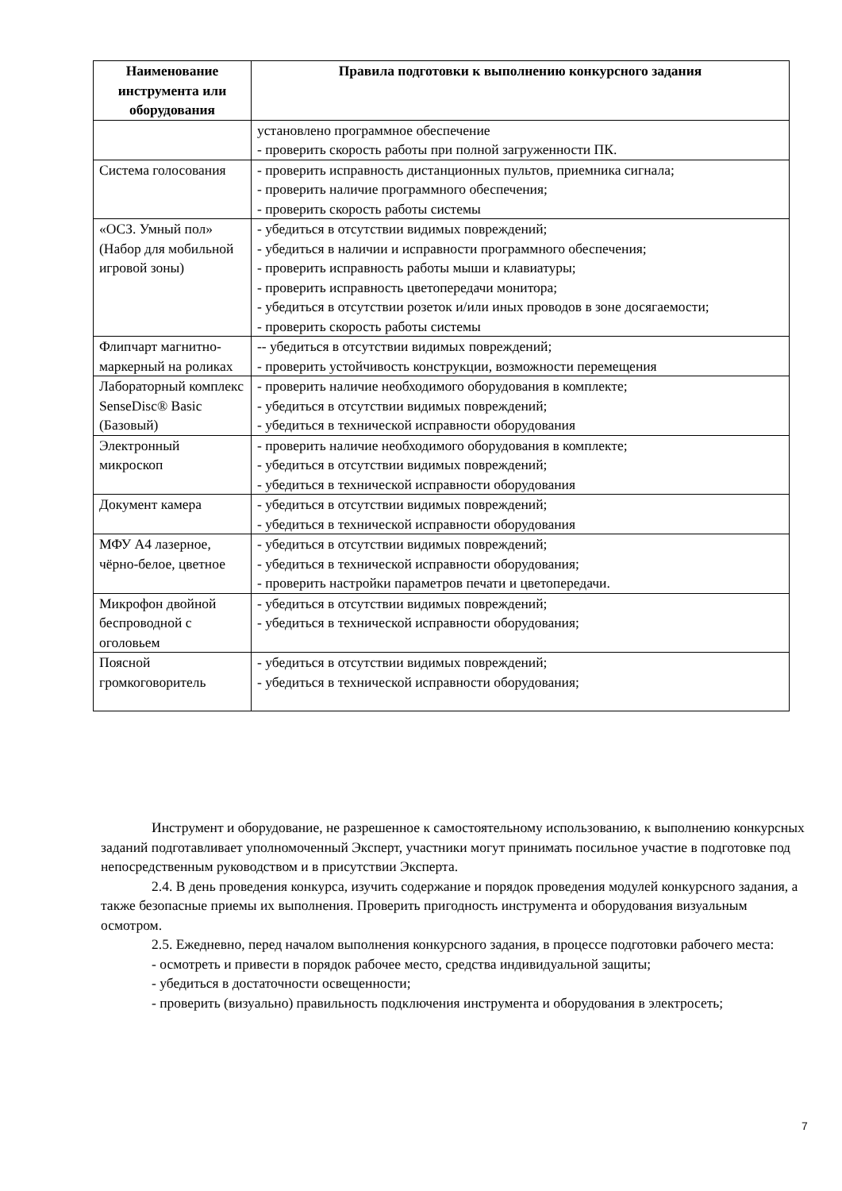| Наименование инструмента или оборудования | Правила подготовки к выполнению конкурсного задания |
| --- | --- |
| | установлено программное обеспечение - проверить скорость работы при полной загруженности ПК. |
| Система голосования | - проверить исправность дистанционных пультов, приемника сигнала; - проверить наличие программного обеспечения; - проверить скорость работы системы |
| «ОСЗ. Умный пол» (Набор для мобильной игровой зоны) | - убедиться в отсутствии видимых повреждений; - убедиться в наличии и исправности программного обеспечения; - проверить исправность работы мыши и клавиатуры; - проверить исправность цветопередачи монитора; - убедиться в отсутствии розеток и/или иных проводов в зоне досягаемости; - проверить скорость работы системы |
| Флипчарт магнитно-маркерный на роликах | -- убедиться в отсутствии видимых повреждений; - проверить устойчивость конструкции, возможности перемещения |
| Лабораторный комплекс SenseDisc® Basic (Базовый) | - проверить наличие необходимого оборудования в комплекте; - убедиться в отсутствии видимых повреждений; - убедиться в технической исправности оборудования |
| Электронный микроскоп | - проверить наличие необходимого оборудования в комплекте; - убедиться в отсутствии видимых повреждений; - убедиться в технической исправности оборудования |
| Документ камера | - убедиться в отсутствии видимых повреждений; - убедиться в технической исправности оборудования |
| МФУ А4 лазерное, чёрно-белое, цветное | - убедиться в отсутствии видимых повреждений; - убедиться в технической исправности оборудования; - проверить настройки параметров печати и цветопередачи. |
| Микрофон двойной беспроводной с оголовьем | - убедиться в отсутствии видимых повреждений; - убедиться в технической исправности оборудования; |
| Поясной громкоговоритель | - убедиться в отсутствии видимых повреждений; - убедиться в технической исправности оборудования; |
Инструмент и оборудование, не разрешенное к самостоятельному использованию, к выполнению конкурсных заданий подготавливает уполномоченный Эксперт, участники могут принимать посильное участие в подготовке под непосредственным руководством и в присутствии Эксперта.
2.4. В день проведения конкурса, изучить содержание и порядок проведения модулей конкурсного задания, а также безопасные приемы их выполнения. Проверить пригодность инструмента и оборудования визуальным осмотром.
2.5. Ежедневно, перед началом выполнения конкурсного задания, в процессе подготовки рабочего места:
- осмотреть и привести в порядок рабочее место, средства индивидуальной защиты;
- убедиться в достаточности освещенности;
- проверить (визуально) правильность подключения инструмента и оборудования в электросеть;
7